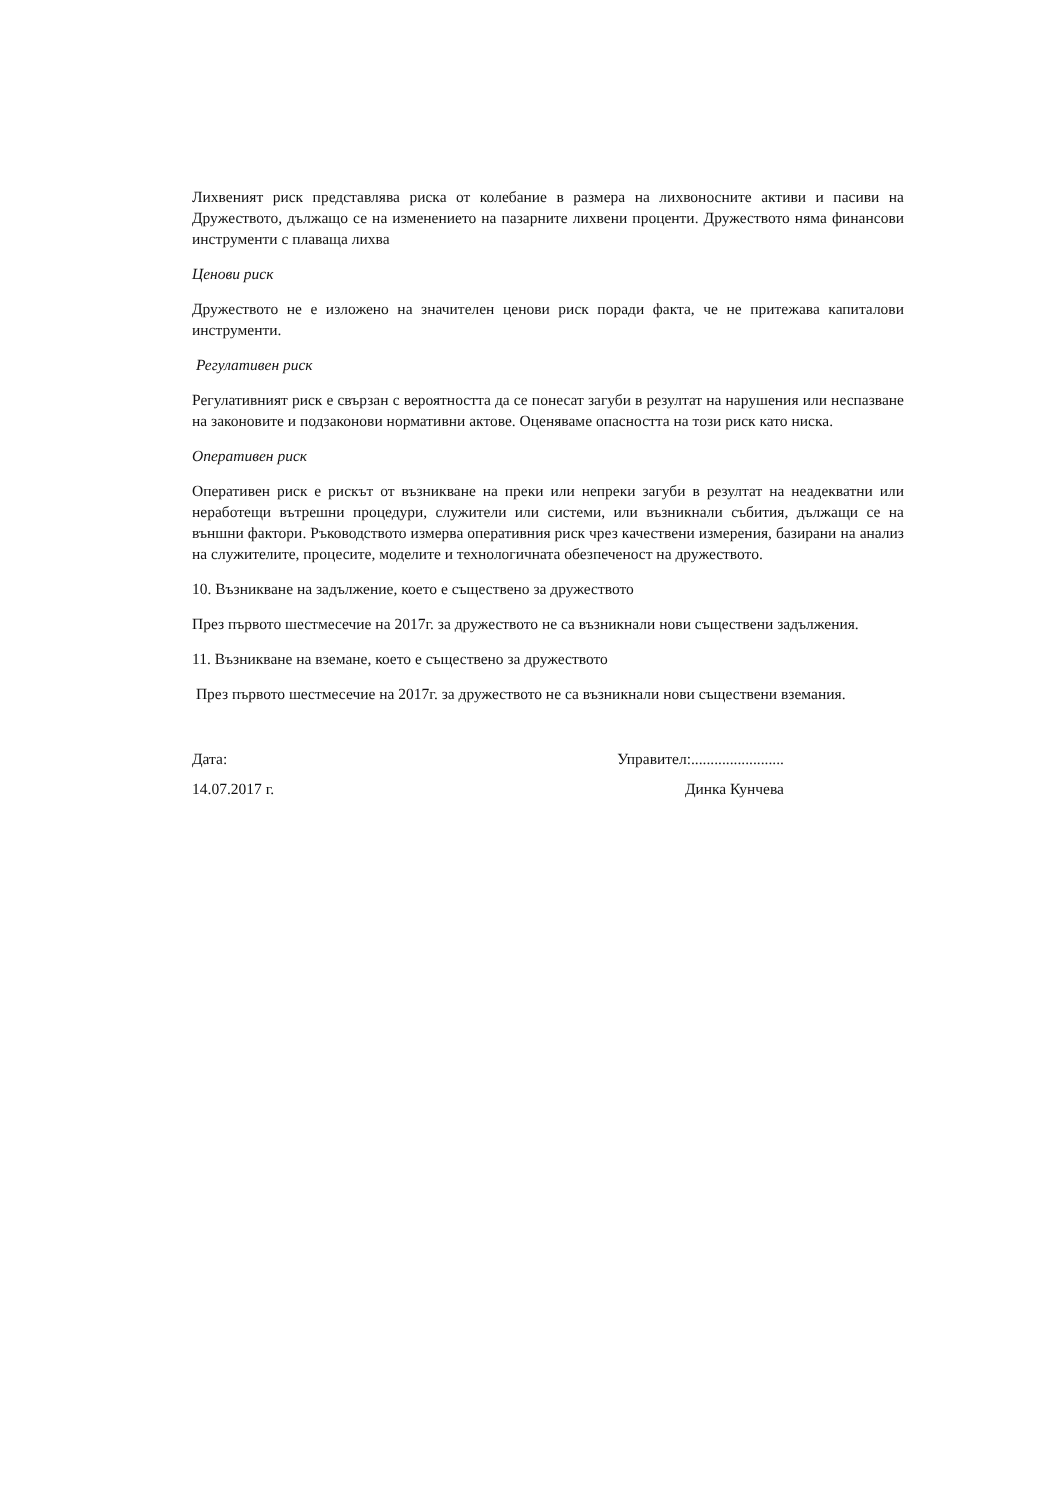Лихвеният риск представлява риска от колебание в размера на лихвоносните активи и пасиви на Дружеството, дължащо се на изменението на пазарните лихвени проценти. Дружеството няма финансови инструменти с плаваща лихва
Ценови риск
Дружеството не е изложено на значителен ценови риск поради факта, че не притежава капиталови инструменти.
Регулативен риск
Регулативният риск е свързан с вероятността да се понесат загуби в резултат на нарушения или неспазване на законовите и подзаконови нормативни актове. Оценяваме опасността на този риск като ниска.
Оперативен риск
Оперативен риск е рискът от възникване на преки или непреки загуби в резултат на неадекватни или неработещи вътрешни процедури, служители или системи, или възникнали събития, дължащи се на външни фактори. Ръководството измерва оперативния риск чрез качествени измерения, базирани на анализ на служителите, процесите, моделите и технологичната обезпеченост на дружеството.
10. Възникване на задължение, което е съществено за дружеството
През първото шестмесечие на 2017г. за дружеството не са възникнали нови съществени задължения.
11. Възникване на вземане, което е съществено за дружеството
През първото шестмесечие на 2017г. за дружеството не са възникнали нови съществени вземания.
Дата:
14.07.2017 г.
Управител:........................
Динка Кунчева